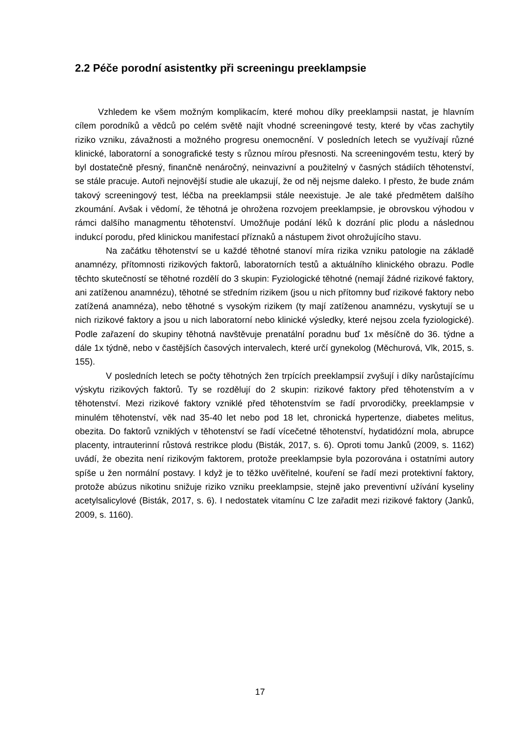2.2 Péče porodní asistentky při screeningu preeklampsie
Vzhledem ke všem možným komplikacím, které mohou díky preeklampsii nastat, je hlavním cílem porodníků a vědců po celém světě najít vhodné screeningové testy, které by včas zachytily riziko vzniku, závažnosti a možného progresu onemocnění. V posledních letech se využívají různé klinické, laboratorní a sonografické testy s různou mírou přesnosti. Na screeningovém testu, který by byl dostatečně přesný, finančně nenáročný, neinvazivní a použitelný v časných stádiích těhotenství, se stále pracuje. Autoři nejnovější studie ale ukazují, že od něj nejsme daleko. I přesto, že bude znám takový screeningový test, léčba na preeklampsii stále neexistuje. Je ale také předmětem dalšího zkoumání. Avšak i vědomí, že těhotná je ohrožena rozvojem preeklampsie, je obrovskou výhodou v rámci dalšího managmentu těhotenství. Umožňuje podání léků k dozrání plic plodu a následnou indukcí porodu, před klinickou manifestací příznaků a nástupem život ohrožujícího stavu.
Na začátku těhotenství se u každé těhotné stanoví míra rizika vzniku patologie na základě anamnézy, přítomnosti rizikových faktorů, laboratorních testů a aktuálního klinického obrazu. Podle těchto skutečností se těhotné rozdělí do 3 skupin: Fyziologické těhotné (nemají žádné rizikové faktory, ani zatíženou anamnézu), těhotné se středním rizikem (jsou u nich přítomny buď rizikové faktory nebo zatížená anamnéza), nebo těhotné s vysokým rizikem (ty mají zatíženou anamnézu, vyskytují se u nich rizikové faktory a jsou u nich laboratorní nebo klinické výsledky, které nejsou zcela fyziologické). Podle zařazení do skupiny těhotná navštěvuje prenatální poradnu buď 1x měsíčně do 36. týdne a dále 1x týdně, nebo v častějších časových intervalech, které určí gynekolog (Měchurová, Vlk, 2015, s. 155).
V posledních letech se počty těhotných žen trpících preeklampsií zvyšují i díky narůstajícímu výskytu rizikových faktorů. Ty se rozdělují do 2 skupin: rizikové faktory před těhotenstvím a v těhotenství. Mezi rizikové faktory vzniklé před těhotenstvím se řadí prvorodičky, preeklampsie v minulém těhotenství, věk nad 35-40 let nebo pod 18 let, chronická hypertenze, diabetes melitus, obezita. Do faktorů vzniklých v těhotenství se řadí vícečetné těhotenství, hydatidózní mola, abrupce placenty, intrauterinní růstová restrikce plodu (Bisták, 2017, s. 6). Oproti tomu Janků (2009, s. 1162) uvádí, že obezita není rizikovým faktorem, protože preeklampsie byla pozorována i ostatními autory spíše u žen normální postavy. I když je to těžko uvěřitelné, kouření se řadí mezi protektivní faktory, protože abúzus nikotinu snižuje riziko vzniku preeklampsie, stejně jako preventivní užívání kyseliny acetylsalicylové (Bisták, 2017, s. 6). I nedostatek vitamínu C lze zařadit mezi rizikové faktory (Janků, 2009, s. 1160).
17